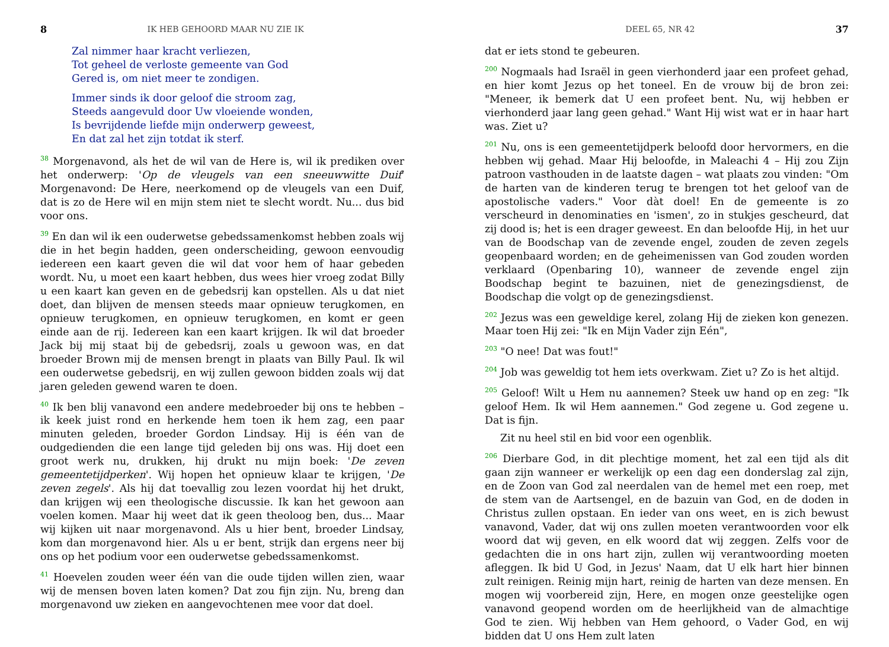8 IK HEB GEHOORD MAAR NU ZIE IK
Zal nimmer haar kracht verliezen,
Tot geheel de verloste gemeente van God
Gered is, om niet meer te zondigen.
Immer sinds ik door geloof die stroom zag,
Steeds aangevuld door Uw vloeiende wonden,
Is bevrijdende liefde mijn onderwerp geweest,
En dat zal het zijn totdat ik sterf.
<sup>38</sup> Morgenavond, als het de wil van de Here is, wil ik prediken over het onderwerp: 'Op de vleugels van een sneeuwwitte Duif' Morgenavond: De Here, neerkomend op de vleugels van een Duif, dat is zo de Here wil en mijn stem niet te slecht wordt. Nu... dus bid voor ons.
<sup>39</sup> En dan wil ik een ouderwetse gebedssamenkomst hebben zoals wij die in het begin hadden, geen onderscheiding, gewoon eenvoudig iedereen een kaart geven die wil dat voor hem of haar gebeden wordt. Nu, u moet een kaart hebben, dus wees hier vroeg zodat Billy u een kaart kan geven en de gebedsrij kan opstellen. Als u dat niet doet, dan blijven de mensen steeds maar opnieuw terugkomen, en opnieuw terugkomen, en opnieuw terugkomen, en komt er geen einde aan de rij. Iedereen kan een kaart krijgen. Ik wil dat broeder Jack bij mij staat bij de gebedsrij, zoals u gewoon was, en dat broeder Brown mij de mensen brengt in plaats van Billy Paul. Ik wil een ouderwetse gebedsrij, en wij zullen gewoon bidden zoals wij dat jaren geleden gewend waren te doen.
<sup>40</sup> Ik ben blij vanavond een andere medebroeder bij ons te hebben – ik keek juist rond en herkende hem toen ik hem zag, een paar minuten geleden, broeder Gordon Lindsay. Hij is één van de oudgedienden die een lange tijd geleden bij ons was. Hij doet een groot werk nu, drukken, hij drukt nu mijn boek: 'De zeven gemeentetijdperken'. Wij hopen het opnieuw klaar te krijgen, 'De zeven zegels'. Als hij dat toevallig zou lezen voordat hij het drukt, dan krijgen wij een theologische discussie. Ik kan het gewoon aan voelen komen. Maar hij weet dat ik geen theoloog ben, dus... Maar wij kijken uit naar morgenavond. Als u hier bent, broeder Lindsay, kom dan morgenavond hier. Als u er bent, strijk dan ergens neer bij ons op het podium voor een ouderwetse gebedssamenkomst.
<sup>41</sup> Hoevelen zouden weer één van die oude tijden willen zien, waar wij de mensen boven laten komen? Dat zou fijn zijn. Nu, breng dan morgenavond uw zieken en aangevochtenen mee voor dat doel.
DEEL 65, NR 42 37
dat er iets stond te gebeuren.
<sup>200</sup> Nogmaals had Israël in geen vierhonderd jaar een profeet gehad, en hier komt Jezus op het toneel. En de vrouw bij de bron zei: "Meneer, ik bemerk dat U een profeet bent. Nu, wij hebben er vierhonderd jaar lang geen gehad." Want Hij wist wat er in haar hart was. Ziet u?
<sup>201</sup> Nu, ons is een gemeentetijdperk beloofd door hervormers, en die hebben wij gehad. Maar Hij beloofde, in Maleachi 4 – Hij zou Zijn patroon vasthouden in de laatste dagen – wat plaats zou vinden: "Om de harten van de kinderen terug te brengen tot het geloof van de apostolische vaders." Voor dàt doel! En de gemeente is zo verscheurd in denominaties en 'ismen', zo in stukjes gescheurd, dat zij dood is; het is een drager geweest. En dan beloofde Hij, in het uur van de Boodschap van de zevende engel, zouden de zeven zegels geopenbaard worden; en de geheimenissen van God zouden worden verklaard (Openbaring 10), wanneer de zevende engel zijn Boodschap begint te bazuinen, niet de genezingsdienst, de Boodschap die volgt op de genezingsdienst.
<sup>202</sup> Jezus was een geweldige kerel, zolang Hij de zieken kon genezen. Maar toen Hij zei: "Ik en Mijn Vader zijn Eén",
<sup>203</sup> "O nee! Dat was fout!"
<sup>204</sup> Job was geweldig tot hem iets overkwam. Ziet u? Zo is het altijd.
<sup>205</sup> Geloof! Wilt u Hem nu aannemen? Steek uw hand op en zeg: "Ik geloof Hem. Ik wil Hem aannemen." God zegene u. God zegene u. Dat is fijn.
Zit nu heel stil en bid voor een ogenblik.
<sup>206</sup> Dierbare God, in dit plechtige moment, het zal een tijd als dit gaan zijn wanneer er werkelijk op een dag een donderslag zal zijn, en de Zoon van God zal neerdalen van de hemel met een roep, met de stem van de Aartsengel, en de bazuin van God, en de doden in Christus zullen opstaan. En ieder van ons weet, en is zich bewust vanavond, Vader, dat wij ons zullen moeten verantwoorden voor elk woord dat wij geven, en elk woord dat wij zeggen. Zelfs voor de gedachten die in ons hart zijn, zullen wij verantwoording moeten afleggen. Ik bid U God, in Jezus' Naam, dat U elk hart hier binnen zult reinigen. Reinig mijn hart, reinig de harten van deze mensen. En mogen wij voorbereid zijn, Here, en mogen onze geestelijke ogen vanavond geopend worden om de heerlijkheid van de almachtige God te zien. Wij hebben van Hem gehoord, o Vader God, en wij bidden dat U ons Hem zult laten